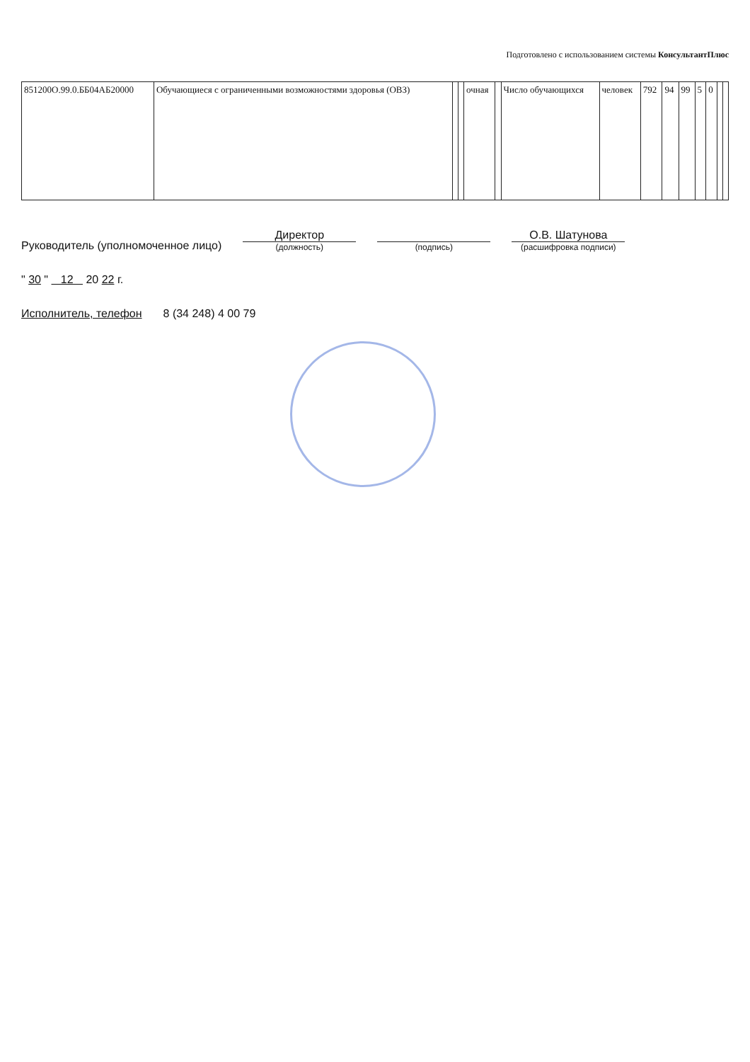Подготовлено с использованием системы КонсультантПлюс
| 851200О.99.0.ББ04АБ20000 | Обучающиеся с ограниченными возможностями здоровья (ОВЗ) | | | очная | | Число обучающихся | человек | 792 | 94 | 99 | 5 | 0 | | |
Руководитель (уполномоченное лицо)
Директор
(должность)
(подпись)
О.В. Шатунова
(расшифровка подписи)
" 30 " 12 20 22 г.
Исполнитель, телефон
8 (34 248) 4 00 79